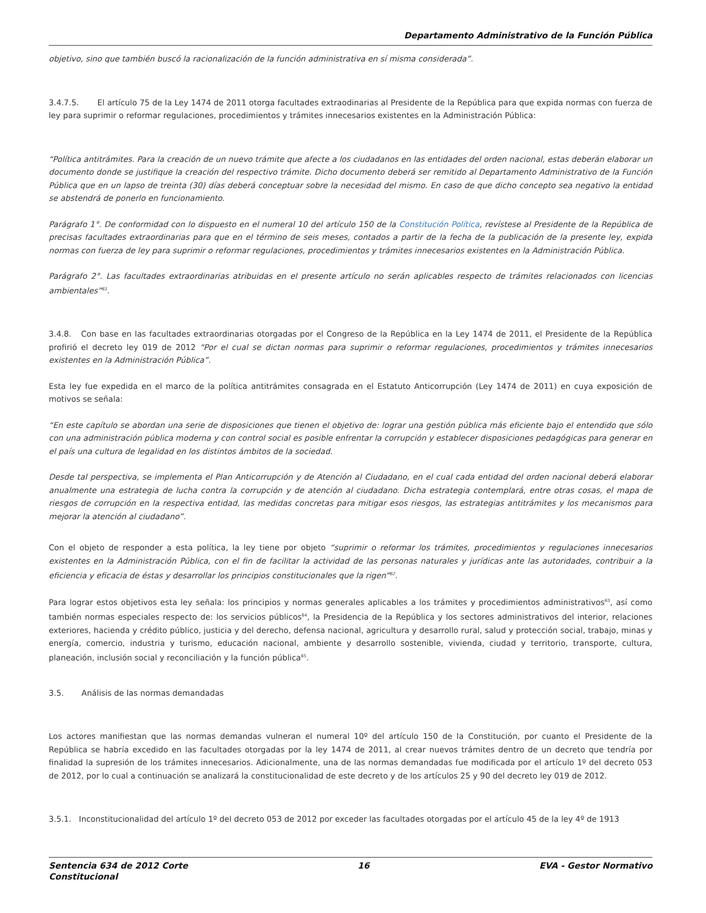Departamento Administrativo de la Función Pública
objetivo, sino que también buscó la racionalización de la función administrativa en sí misma considerada”.
3.4.7.5. El artículo 75 de la Ley 1474 de 2011 otorga facultades extraodinarias al Presidente de la República para que expida normas con fuerza de ley para suprimir o reformar regulaciones, procedimientos y trámites innecesarios existentes en la Administración Pública:
“Política antitrámites. Para la creación de un nuevo trámite que afecte a los ciudadanos en las entidades del orden nacional, estas deberán elaborar un documento donde se justifique la creación del respectivo trámite. Dicho documento deberá ser remitido al Departamento Administrativo de la Función Pública que en un lapso de treinta (30) días deberá conceptuar sobre la necesidad del mismo. En caso de que dicho concepto sea negativo la entidad se abstendrá de ponerlo en funcionamiento.
Parágrafo 1°. De conformidad con lo dispuesto en el numeral 10 del artículo 150 de la Constitución Política, revístese al Presidente de la República de precisas facultades extraordinarias para que en el término de seis meses, contados a partir de la fecha de la publicación de la presente ley, expida normas con fuerza de ley para suprimir o reformar regulaciones, procedimientos y trámites innecesarios existentes en la Administración Pública.
Parágrafo 2°. Las facultades extraordinarias atribuidas en el presente artículo no serán aplicables respecto de trámites relacionados con licencias ambientales”<sup>61</sup>.
3.4.8. Con base en las facultades extraordinarias otorgadas por el Congreso de la República en la Ley 1474 de 2011, el Presidente de la República profirió el decreto ley 019 de 2012 “Por el cual se dictan normas para suprimir o reformar regulaciones, procedimientos y trámites innecesarios existentes en la Administración Pública”.
Esta ley fue expedida en el marco de la política antitrámites consagrada en el Estatuto Anticorrupción (Ley 1474 de 2011) en cuya exposición de motivos se señala:
“En este capítulo se abordan una serie de disposiciones que tienen el objetivo de: lograr una gestión pública más eficiente bajo el entendido que sólo con una administración pública moderna y con control social es posible enfrentar la corrupción y establecer disposiciones pedagógicas para generar en el país una cultura de legalidad en los distintos ámbitos de la sociedad.
Desde tal perspectiva, se implementa el Plan Anticorrupción y de Atención al Ciudadano, en el cual cada entidad del orden nacional deberá elaborar anualmente una estrategia de lucha contra la corrupción y de atención al ciudadano. Dicha estrategia contemplará, entre otras cosas, el mapa de riesgos de corrupción en la respectiva entidad, las medidas concretas para mitigar esos riesgos, las estrategias antitrámites y los mecanismos para mejorar la atención al ciudadano”.
Con el objeto de responder a esta política, la ley tiene por objeto “suprimir o reformar los trámites, procedimientos y regulaciones innecesarios existentes en la Administración Pública, con el fin de facilitar la actividad de las personas naturales y jurídicas ante las autoridades, contribuir a la eficiencia y eficacia de éstas y desarrollar los principios constitucionales que la rigen”<sup>62</sup>.
Para lograr estos objetivos esta ley señala: los principios y normas generales aplicables a los trámites y procedimientos administrativos<sup>63</sup>, así como también normas especiales respecto de: los servicios públicos<sup>64</sup>, la Presidencia de la República y los sectores administrativos del interior, relaciones exteriores, hacienda y crédito público, justicia y del derecho, defensa nacional, agricultura y desarrollo rural, salud y protección social, trabajo, minas y energía, comercio, industria y turismo, educación nacional, ambiente y desarrollo sostenible, vivienda, ciudad y territorio, transporte, cultura, planeación, inclusión social y reconciliación y la función pública<sup>65</sup>.
3.5. Análisis de las normas demandadas
Los actores manifiestan que las normas demandas vulneran el numeral 10º del artículo 150 de la Constitución, por cuanto el Presidente de la República se habría excedido en las facultades otorgadas por la ley 1474 de 2011, al crear nuevos trámites dentro de un decreto que tendría por finalidad la supresión de los trámites innecesarios. Adicionalmente, una de las normas demandadas fue modificada por el artículo 1º del decreto 053 de 2012, por lo cual a continuación se analizará la constitucionalidad de este decreto y de los artículos 25 y 90 del decreto ley 019 de 2012.
3.5.1. Inconstitucionalidad del artículo 1º del decreto 053 de 2012 por exceder las facultades otorgadas por el artículo 45 de la ley 4º de 1913
Sentencia 634 de 2012 Corte
Constitucional 16 EVA - Gestor Normativo